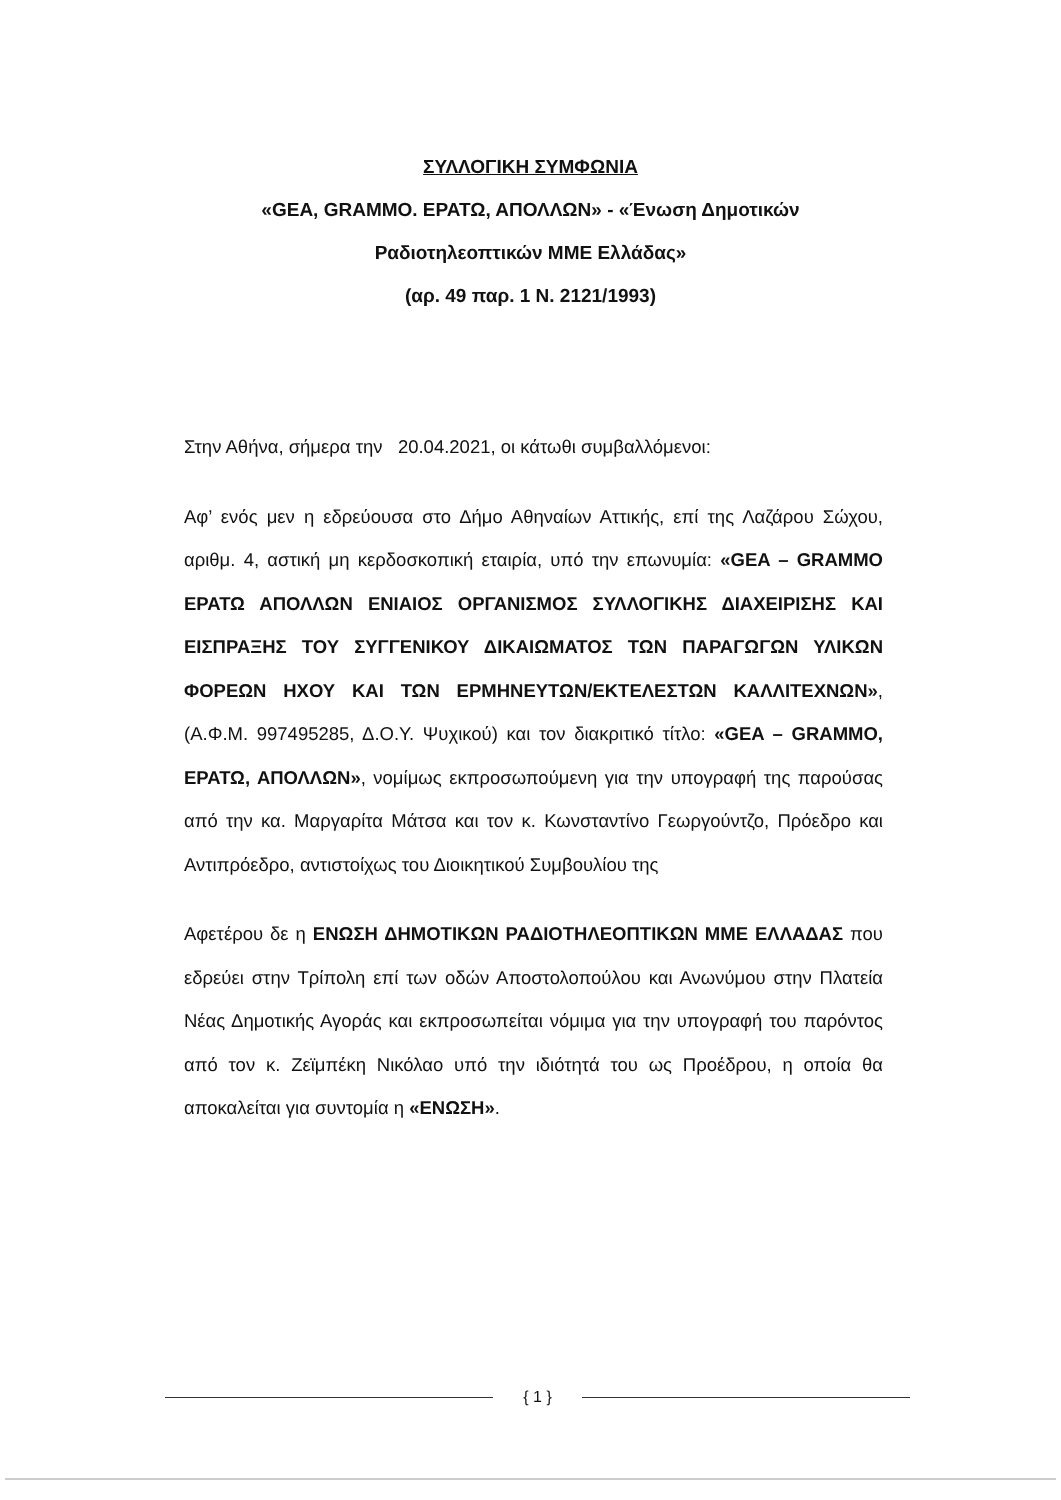ΣΥΛΛΟΓΙΚΗ ΣΥΜΦΩΝΙΑ
«GEA, GRAMMO. ΕΡΑΤΩ, ΑΠΟΛΛΩΝ» - «Ένωση Δημοτικών
Ραδιοτηλεοπτικών ΜΜΕ Ελλάδας»
(αρ. 49 παρ. 1 Ν. 2121/1993)
Στην Αθήνα, σήμερα την 20.04.2021, οι κάτωθι συμβαλλόμενοι:
Αφ’ ενός μεν η εδρεύουσα στο Δήμο Αθηναίων Αττικής, επί της Λαζάρου Σώχου, αριθμ. 4, αστική μη κερδοσκοπική εταιρία, υπό την επωνυμία: «GEA – GRAMMO ΕΡΑΤΩ ΑΠΟΛΛΩΝ ΕΝΙΑΙΟΣ ΟΡΓΑΝΙΣΜΟΣ ΣΥΛΛΟΓΙΚΗΣ ΔΙΑΧΕΙΡΙΣΗΣ ΚΑΙ ΕΙΣΠΡΑΞΗΣ ΤΟΥ ΣΥΓΓΕΝΙΚΟΥ ΔΙΚΑΙΩΜΑΤΟΣ ΤΩΝ ΠΑΡΑΓΩΓΩΝ ΥΛΙΚΩΝ ΦΟΡΕΩΝ ΗΧΟΥ ΚΑΙ ΤΩΝ ΕΡΜΗΝΕΥΤΩΝ/ΕΚΤΕΛΕΣΤΩΝ ΚΑΛΛΙΤΕΧΝΩΝ», (Α.Φ.Μ. 997495285, Δ.Ο.Υ. Ψυχικού) και τον διακριτικό τίτλο: «GEA – GRAMMO, ΕΡΑΤΩ, ΑΠΟΛΛΩΝ», νομίμως εκπροσωπούμενη για την υπογραφή της παρούσας από την κα. Μαργαρίτα Μάτσα και τον κ. Κωνσταντίνο Γεωργούντζο, Πρόεδρο και Αντιπρόεδρο, αντιστοίχως του Διοικητικού Συμβουλίου της
Αφετέρου δε η ΕΝΩΣΗ ΔΗΜΟΤΙΚΩΝ ΡΑΔΙΟΤΗΛΕΟΠΤΙΚΩΝ ΜΜΕ ΕΛΛΑΔΑΣ που εδρεύει στην Τρίπολη επί των οδών Αποστολοπούλου και Ανωνύμου στην Πλατεία Νέας Δημοτικής Αγοράς και εκπροσωπείται νόμιμα για την υπογραφή του παρόντος από τον κ. Ζεϊμπέκη Νικόλαο υπό την ιδιότητά του ως Προέδρου, η οποία θα αποκαλείται για συντομία η «ΕΝΩΣΗ».
{ 1 }